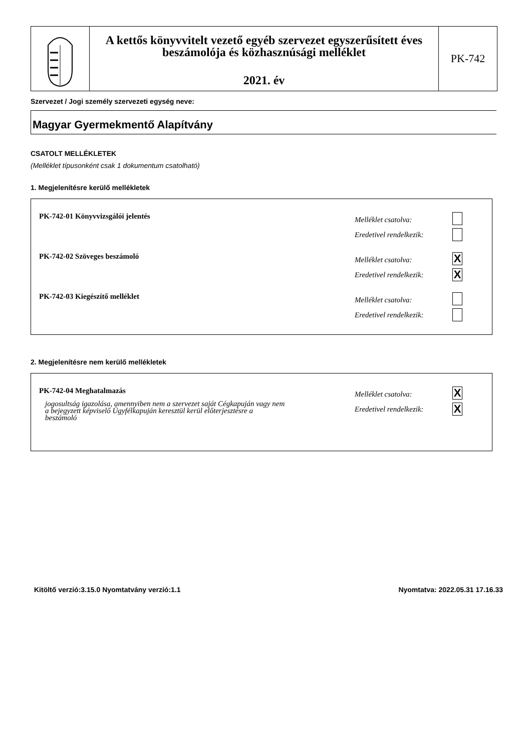A kettős könyvvitelt vezető egyéb szervezet egyszerűsített éves beszámolója és közhasznúsági melléklet
2021. év
PK-742
Szervezet / Jogi személy szervezeti egység neve:
Magyar Gyermekmentő Alapítvány
CSATOLT MELLÉKLETEK
(Melléklet típusonként csak 1 dokumentum csatolható)
1. Megjelenítésre kerülő mellékletek
PK-742-01 Könyvvizsgálói jelentés
Melléklet csatolva:
Eredetivel rendelkezik:
PK-742-02 Szöveges beszámoló
Melléklet csatolva:
Eredetivel rendelkezik:
X
X
PK-742-03 Kiegészítő melléklet
Melléklet csatolva:
Eredetivel rendelkezik:
2. Megjelenítésre nem kerülő mellékletek
PK-742-04 Meghatalmazás
jogosultság igazolása, amennyiben nem a szervezet saját Cégkapuján vagy nem a bejegyzett képviselő Ügyfélkapuján keresztül kerül előterjesztésre a beszámoló
Melléklet csatolva:
Eredetivel rendelkezik:
X
X
Kitöltő verzió:3.15.0 Nyomtatvány verzió:1.1 Nyomtatva: 2022.05.31 17.16.33